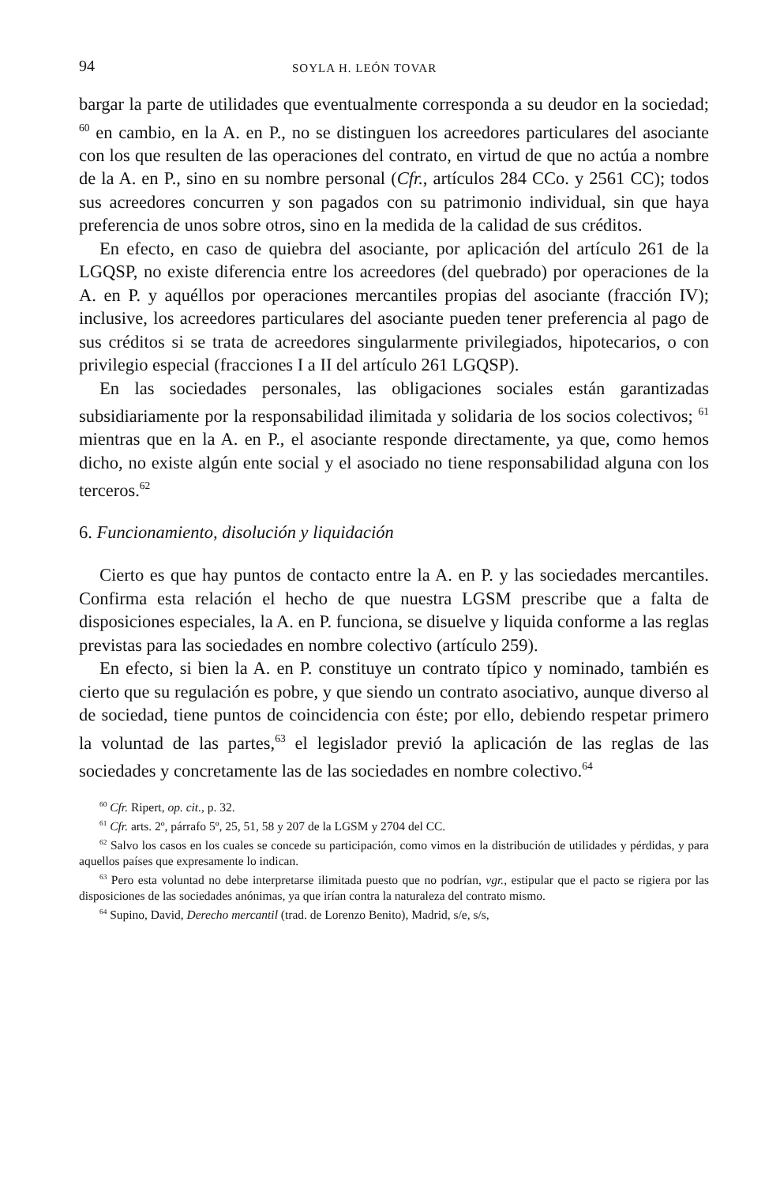94 SOYLA H. LEÓN TOVAR
bargar la parte de utilidades que eventualmente corresponda a su deudor en la sociedad; <sup>60</sup> en cambio, en la A. en P., no se distinguen los acreedores particulares del asociante con los que resulten de las operaciones del contrato, en virtud de que no actúa a nombre de la A. en P., sino en su nombre personal (Cfr., artículos 284 CCo. y 2561 CC); todos sus acreedores concurren y son pagados con su patrimonio individual, sin que haya preferencia de unos sobre otros, sino en la medida de la calidad de sus créditos.
En efecto, en caso de quiebra del asociante, por aplicación del artículo 261 de la LGQSP, no existe diferencia entre los acreedores (del quebrado) por operaciones de la A. en P. y aquéllos por operaciones mercantiles propias del asociante (fracción IV); inclusive, los acreedores particulares del asociante pueden tener preferencia al pago de sus créditos si se trata de acreedores singularmente privilegiados, hipotecarios, o con privilegio especial (fracciones I a II del artículo 261 LGQSP).
En las sociedades personales, las obligaciones sociales están garantizadas subsidiariamente por la responsabilidad ilimitada y solidaria de los socios colectivos; <sup>61</sup> mientras que en la A. en P., el asociante responde directamente, ya que, como hemos dicho, no existe algún ente social y el asociado no tiene responsabilidad alguna con los terceros.<sup>62</sup>
6. Funcionamiento, disolución y liquidación
Cierto es que hay puntos de contacto entre la A. en P. y las sociedades mercantiles. Confirma esta relación el hecho de que nuestra LGSM prescribe que a falta de disposiciones especiales, la A. en P. funciona, se disuelve y liquida conforme a las reglas previstas para las sociedades en nombre colectivo (artículo 259).
En efecto, si bien la A. en P. constituye un contrato típico y nominado, también es cierto que su regulación es pobre, y que siendo un contrato asociativo, aunque diverso al de sociedad, tiene puntos de coincidencia con éste; por ello, debiendo respetar primero la voluntad de las partes,<sup>63</sup> el legislador previó la aplicación de las reglas de las sociedades y concretamente las de las sociedades en nombre colectivo.<sup>64</sup>
<sup>60</sup> Cfr. Ripert, op. cit., p. 32.
<sup>61</sup> Cfr. arts. 2º, párrafo 5º, 25, 51, 58 y 207 de la LGSM y 2704 del CC.
<sup>62</sup> Salvo los casos en los cuales se concede su participación, como vimos en la distribución de utilidades y pérdidas, y para aquellos países que expresamente lo indican.
<sup>63</sup> Pero esta voluntad no debe interpretarse ilimitada puesto que no podrían, vgr., estipular que el pacto se rigiera por las disposiciones de las sociedades anónimas, ya que irían contra la naturaleza del contrato mismo.
<sup>64</sup> Supino, David, Derecho mercantil (trad. de Lorenzo Benito), Madrid, s/e, s/s,